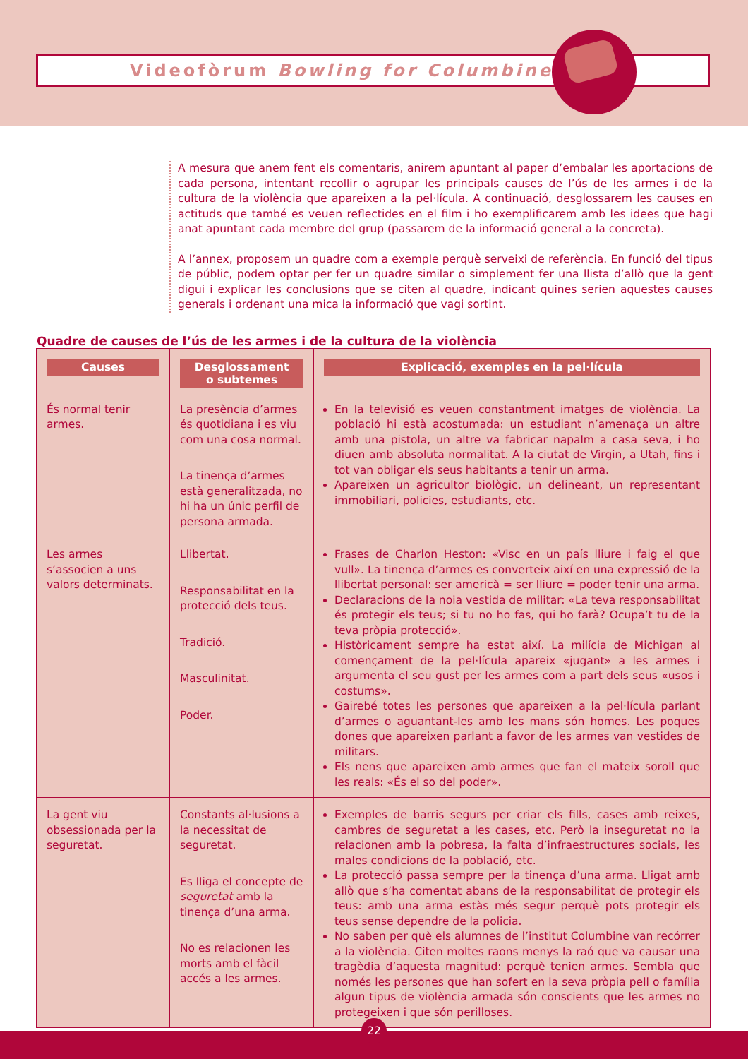Videofòrum Bowling for Columbine
A mesura que anem fent els comentaris, anirem apuntant al paper d’embalar les aportacions de cada persona, intentant recollir o agrupar les principals causes de l’ús de les armes i de la cultura de la violència que apareixen a la pel·lícula. A continuació, desglossarem les causes en actituds que també es veuen reflectides en el film i ho exemplificarem amb les idees que hagi anat apuntant cada membre del grup (passarem de la informació general a la concreta).
A l’annex, proposem un quadre com a exemple perquè serveixi de referència. En funció del tipus de públic, podem optar per fer un quadre similar o simplement fer una llista d’allò que la gent digui i explicar les conclusions que se citen al quadre, indicant quines serien aquestes causes generals i ordenant una mica la informació que vagi sortint.
Quadre de causes de l’ús de les armes i de la cultura de la violència
| Causes | Desglossament o subtemes | Explicació, exemples en la pel·lícula |
| És normal tenir armes. | La presència d’armes és quotidiana i es viu com una cosa normal. La tinença d’armes està generalitzada, no hi ha un únic perfil de persona armada. | En la televisió es veuen constantment imatges de violència. La població hi està acostumada: un estudiant n’amenaça un altre amb una pistola, un altre va fabricar napalm a casa seva, i ho diuen amb absoluta normalitat. A la ciutat de Virgin, a Utah, fins i tot van obligar els seus habitants a tenir un arma. Apareixen un agricultor biològic, un delineant, un representant immobiliari, policies, estudiants, etc. |
| Les armes s’associen a uns valors determinats. | Llibertat. Responsabilitat en la protecció dels teus. Tradició. Masculinitat. Poder. | Frases de Charlon Heston: «Visc en un país lliure i faig el que vull». La tinença d’armes es converteix així en una expressió de la llibertat personal: ser americà = ser lliure = poder tenir una arma. Declaracions de la noia vestida de militar: «La teva responsabilitat és protegir els teus; si tu no ho fas, qui ho farà? Ocupa’t tu de la teva pròpia protecció». Històricament sempre ha estat així. La milícia de Michigan al començament de la pel·lícula apareix «jugant» a les armes i argumenta el seu gust per les armes com a part dels seus «usos i costums». Gairebé totes les persones que apareixen a la pel·lícula parlant d’armes o aguantant-les amb les mans són homes. Les poques dones que apareixen parlant a favor de les armes van vestides de militars. Els nens que apareixen amb armes que fan el mateix soroll que les reals: «És el so del poder». |
| La gent viu obsessionada per la seguretat. | Constants al·lusions a la necessitat de seguretat. Es lliga el concepte de seguretat amb la tinença d’una arma. No es relacionen les morts amb el fàcil accés a les armes. | Exemples de barris segurs per criar els fills, cases amb reixes, cambres de seguretat a les cases, etc. Però la inseguretat no la relacionen amb la pobresa, la falta d’infraestructures socials, les males condicions de la població, etc. La protecció passa sempre per la tinença d’una arma. Lligat amb allò que s’ha comentat abans de la responsabilitat de protegir els teus: amb una arma estàs més segur perquè pots protegir els teus sense dependre de la policia. No saben per què els alumnes de l’institut Columbine van recórrer a la violència. Citen moltes raons menys la raó que va causar una tragèdia d’aquesta magnitud: perquè tenien armes. Sembla que només les persones que han sofert en la seva pròpia pell o família algun tipus de violència armada són conscients que les armes no protegeixen i que són perilloses. |
22